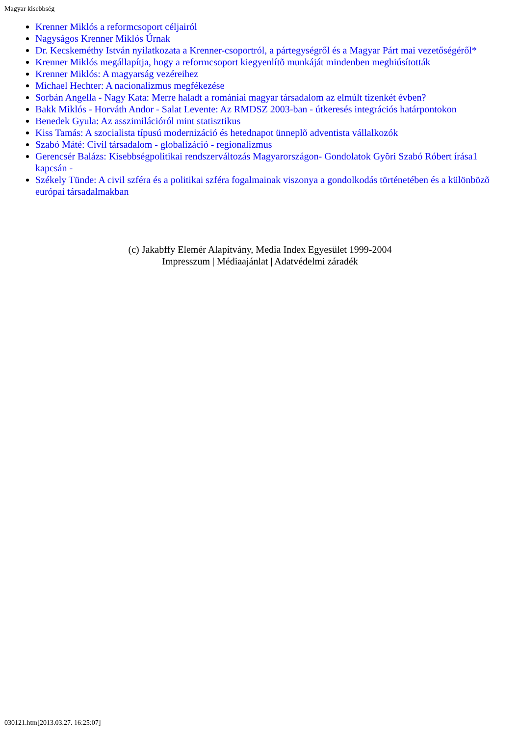Magyar kisebbség
Krenner Miklós a reformcsoport céljairól
Nagyságos Krenner Miklós Úrnak
Dr. Kecskeméthy István nyilatkozata a Krenner-csoportról, a pártegységről és a Magyar Párt mai vezetőségéről*
Krenner Miklós megállapítja, hogy a reformcsoport kiegyenlítõ munkáját mindenben meghiúsították
Krenner Miklós: A magyarság vezéreihez
Michael Hechter: A nacionalizmus megfékezése
Sorbán Angella - Nagy Kata: Merre haladt a romániai magyar társadalom az elmúlt tizenkét évben?
Bakk Miklós - Horváth Andor - Salat Levente: Az RMDSZ 2003-ban - útkeresés integrációs határpontokon
Benedek Gyula: Az asszimilációról mint statisztikus
Kiss Tamás: A szocialista típusú modernizáció és hetednapot ünneplõ adventista vállalkozók
Szabó Máté: Civil társadalom - globalizáció - regionalizmus
Gerencsér Balázs: Kisebbségpolitikai rendszerváltozás Magyarországon- Gondolatok Gyõri Szabó Róbert írása1 kapcsán -
Székely Tünde: A civil szféra és a politikai szféra fogalmainak viszonya a gondolkodás történetében és a különbözõ európai társadalmakban
(c) Jakabffy Elemér Alapítvány, Media Index Egyesület 1999-2004
Impresszum | Médiaajánlat | Adatvédelmi záradék
030121.htm[2013.03.27. 16:25:07]